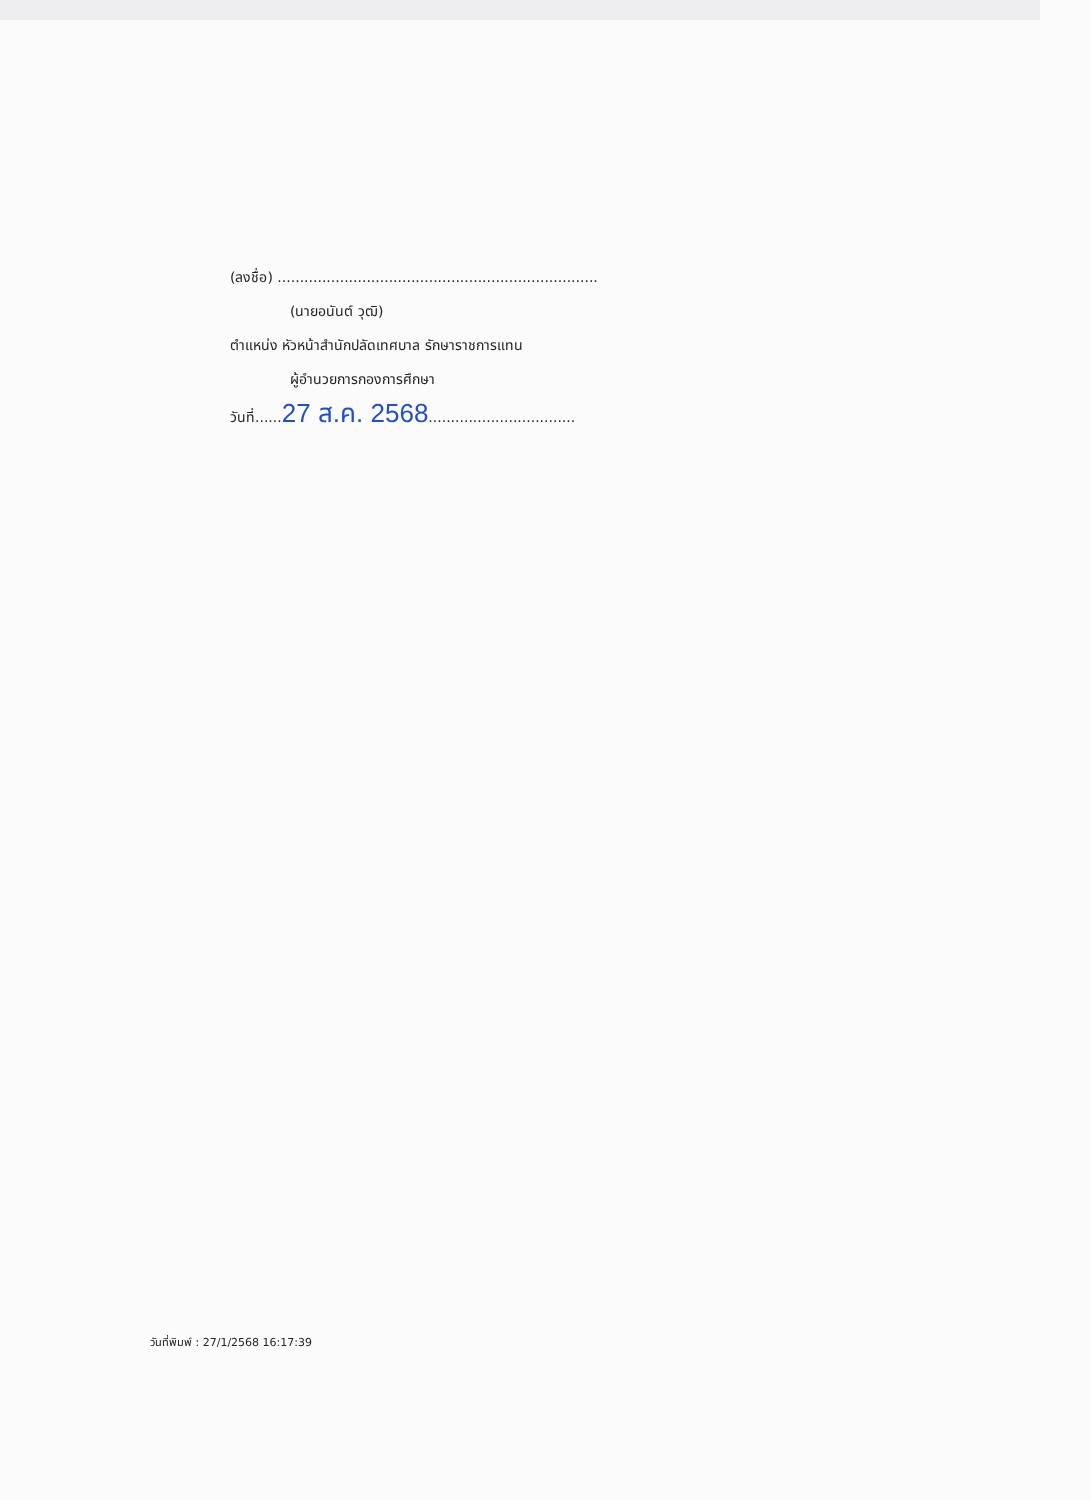(ลงชื่อ) ........................................................................
(นายอนันต์ วุฒิ)
ตำแหน่ง หัวหน้าสำนักปลัดเทศบาล รักษาราชการแทน
ผู้อำนวยการกองการศึกษา
วันที่......27 ส.ค. 2568.................................
วันที่พิมพ์ : 27/1/2568 16:17:39